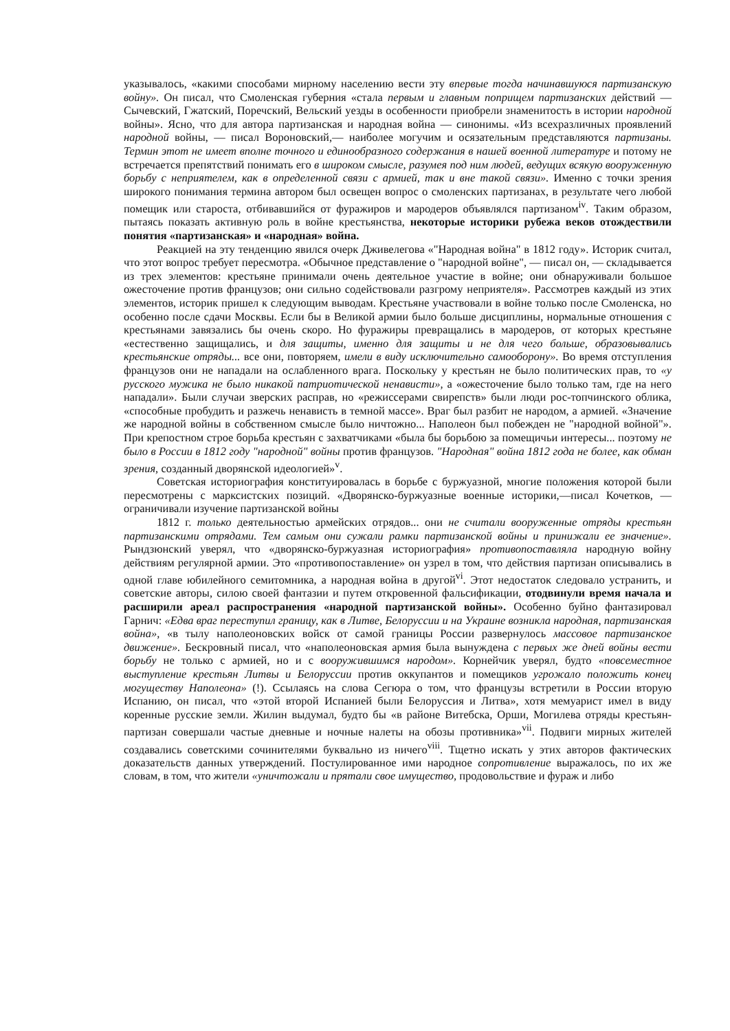указывалось, «какими способами мирному населению вести эту впервые тогда начинавшуюся партизанскую войну». Он писал, что Смоленская губерния «стала первым и главным поприщем партизанских действий — Сычевский, Гжатский, Поречский, Вельский уезды в особенности приобрели знаменитость в истории народной войны». Ясно, что для автора партизанская и народная война — синонимы. «Из всехразличных проявлений народной войны, — писал Вороновский,— наиболее могучим и осязательным представляются партизаны. Термин этот не имеет вполне точного и единообразного содержания в нашей военной литературе и потому не встречается препятствий понимать его в широком смысле, разумея под ним людей, ведущих всякую вооруженную борьбу с неприятелем, как в определенной связи с армией, так и вне такой связи». Именно с точки зрения широкого понимания термина автором был освещен вопрос о смоленских партизанах, в результате чего любой помещик или староста, отбивавшийся от фуражиров и мародеров объявлялся партизаном<sup>iv</sup>. Таким образом, пытаясь показать активную роль в войне крестьянства, некоторые историки рубежа веков отождествили понятия «партизанская» и «народная» война.
Реакцией на эту тенденцию явился очерк Дживелегова «"Народная война" в 1812 году». Историк считал, что этот вопрос требует пересмотра. «Обычное представление о "народной войне", — писал он, — складывается из трех элементов: крестьяне принимали очень деятельное участие в войне; они обнаруживали большое ожесточение против французов; они сильно содействовали разгрому неприятеля». Рассмотрев каждый из этих элементов, историк пришел к следующим выводам. Крестьяне участвовали в войне только после Смоленска, но особенно после сдачи Москвы. Если бы в Великой армии было больше дисциплины, нормальные отношения с крестьянами завязались бы очень скоро. Но фуражиры превращались в мародеров, от которых крестьяне «естественно защищались, и для защиты, именно для защиты и не для чего больше, образовывались крестьянские отряды... все они, повторяем, имели в виду исключительно самооборону». Во время отступления французов они не нападали на ослабленного врага. Поскольку у крестьян не было политических прав, то «у русского мужика не было никакой патриотической ненависти», а «ожесточение было только там, где на него нападали». Были случаи зверских расправ, но «режиссерами свирепств» были люди рос-топчинского облика, «способные пробудить и разжечь ненависть в темной массе». Враг был разбит не народом, а армией. «Значение же народной войны в собственном смысле было ничтожно... Наполеон был побежден не "народной войной"». При крепостном строе борьба крестьян с захватчиками «была бы борьбою за помещичьи интересы... поэтому не было в России в 1812 году "народной" войны против французов. "Народная" война 1812 года не более, как обман зрения, созданный дворянской идеологией»<sup>v</sup>.
Советская историография конституировалась в борьбе с буржуазной, многие положения которой были пересмотрены с марксистских позиций. «Дворянско-буржуазные военные историки,—писал Кочетков, — ограничивали изучение партизанской войны
1812 г. только деятельностью армейских отрядов... они не считали вооруженные отряды крестьян партизанскими отрядами. Тем самым они сужали рамки партизанской войны и принижали ее значение». Рындзюнский уверял, что «дворянско-буржуазная историография» противопоставляла народную войну действиям регулярной армии. Это «противопоставление» он узрел в том, что действия партизан описывались в одной главе юбилейного семитомника, а народная война в другой<sup>vi</sup>. Этот недостаток следовало устранить, и советские авторы, силою своей фантазии и путем откровенной фальсификации, отодвинули время начала и расширили ареал распространения «народной партизанской войны». Особенно буйно фантазировал Гарнич: «Едва враг переступил границу, как в Литве, Белоруссии и на Украине возникла народная, партизанская война», «в тылу наполеоновских войск от самой границы России развернулось массовое партизанское движение». Бескровный писал, что «наполеоновская армия была вынуждена с первых же дней войны вести борьбу не только с армией, но и с вооружившимся народом». Корнейчик уверял, будто «повсеместное выступление крестьян Литвы и Белоруссии против оккупантов и помещиков угрожало положить конец могуществу Наполеона» (!). Ссылаясь на слова Сегюра о том, что французы встретили в России вторую Испанию, он писал, что «этой второй Испанией были Белоруссия и Литва», хотя мемуарист имел в виду коренные русские земли. Жилин выдумал, будто бы «в районе Витебска, Орши, Могилева отряды крестьян-партизан совершали частые дневные и ночные налеты на обозы противника»<sup>vii</sup>. Подвиги мирных жителей создавались советскими сочинителями буквально из ничего<sup>viii</sup>. Тщетно искать у этих авторов фактических доказательств данных утверждений. Постулированное ими народное сопротивление выражалось, по их же словам, в том, что жители «уничтожали и прятали свое имущество, продовольствие и фураж и либо